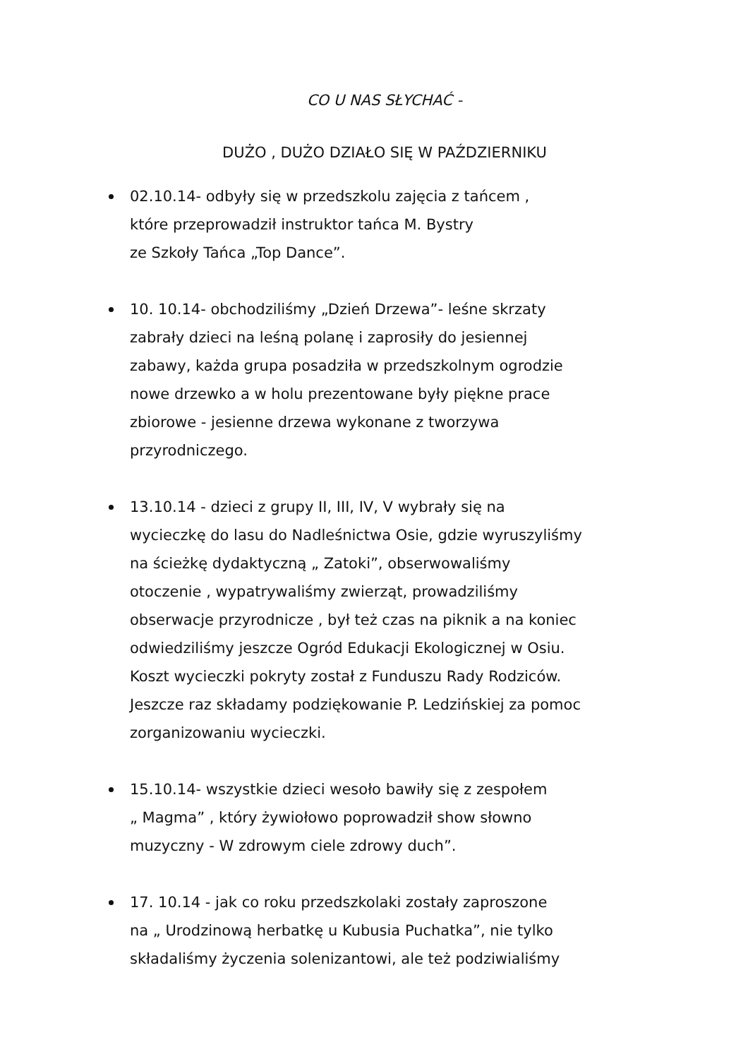CO U NAS SŁYCHAĆ -
DUŻO , DUŻO DZIAŁO SIĘ W PAŹDZIERNIKU
02.10.14- odbyły się w przedszkolu zajęcia z tańcem ,
które przeprowadził instruktor tańca M. Bystry
ze Szkoły Tańca „Top Dance”.
10. 10.14- obchodziliśmy „Dzień Drzewa”- leśne skrzaty
zabrały dzieci na leśną polanę i zaprosiły do jesiennej
zabawy, każda grupa posadziła w przedszkolnym ogrodzie
nowe drzewko a w holu prezentowane były piękne prace
zbiorowe - jesienne drzewa wykonane z tworzywa
przyrodniczego.
13.10.14 - dzieci z grupy II, III, IV, V wybrały się na
wycieczkę do lasu do Nadleśnictwa Osie, gdzie wyruszyliśmy
na ścieżkę dydaktyczną „ Zatoki”, obserwowaliśmy
otoczenie , wypatrywaliśmy zwierząt, prowadziliśmy
obserwacje przyrodnicze , był też czas na piknik a na koniec
odwiedziliśmy jeszcze Ogród Edukacji Ekologicznej w Osiu.
Koszt wycieczki pokryty został z Funduszu Rady Rodziców.
Jeszcze raz składamy podziękowanie P. Ledzińskiej za pomoc
zorganizowaniu wycieczki.
15.10.14- wszystkie dzieci wesoło bawiły się z zespołem
„ Magma” , który żywiołowo poprowadził show słowno
muzyczny - W zdrowym ciele zdrowy duch”.
17. 10.14 - jak co roku przedszkolaki zostały zaproszone
na „ Urodzinową herbatkę u Kubusia Puchatka”, nie tylko
składaliśmy życzenia solenizantowi, ale też podziwialiśmy